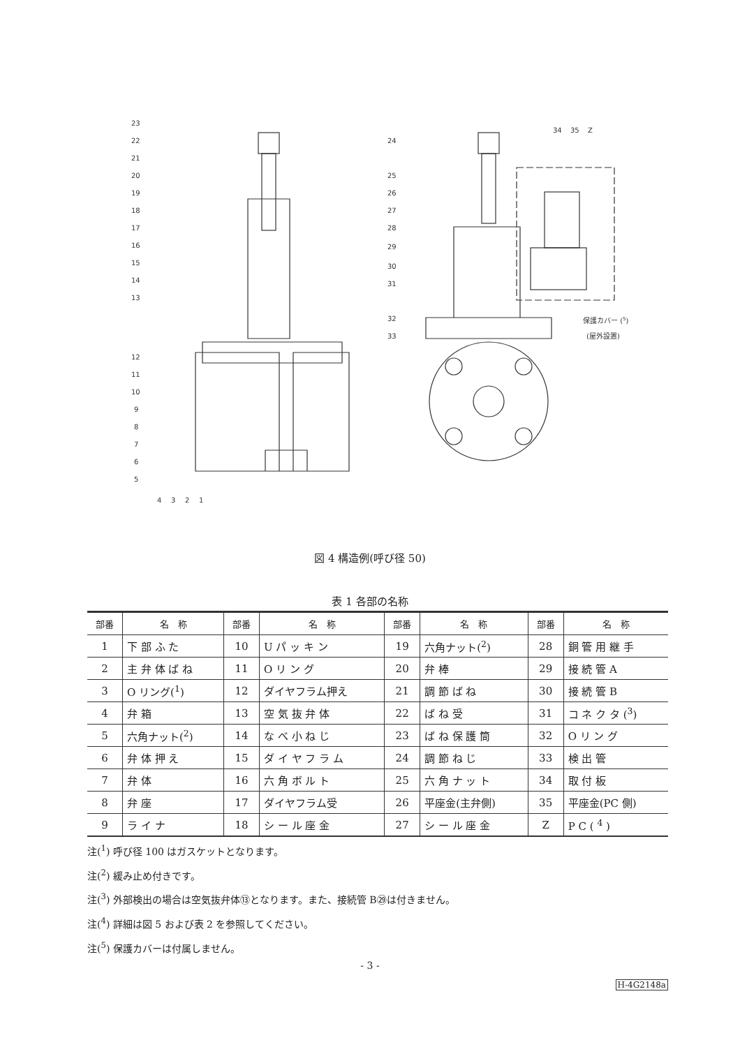23
22
21
20
19
18
17
16
15
14
13
12
11
10
9
8
7
6
5
4
3
2
1
24
25
26
27
28
29
30
31
32
33
34
35
Z
保護カバー (5)
(屋外設置)
図 4 構造例(呼び径 50)
表 1 各部の名称
| 部番 | 名 称 | 部番 | 名 称 | 部番 | 名 称 | 部番 | 名 称 |
| --- | --- | --- | --- | --- | --- | --- | --- |
| 1 | 下 部 ふ た | 10 | U パ ッ キ ン | 19 | 六角ナット(<sup>2</sup>) | 28 | 銅 管 用 継 手 |
| 2 | 主 弁 体 ば ね | 11 | O リ ン グ | 20 | 弁 棒 | 29 | 接 続 管 A |
| 3 | O リング(<sup>1</sup>) | 12 | ダイヤフラム押え | 21 | 調 節 ば ね | 30 | 接 続 管 B |
| 4 | 弁 箱 | 13 | 空 気 抜 弁 体 | 22 | ば ね 受 | 31 | コ ネ ク タ (<sup>3</sup>) |
| 5 | 六角ナット(<sup>2</sup>) | 14 | な べ 小 ね じ | 23 | ば ね 保 護 筒 | 32 | O リ ン グ |
| 6 | 弁 体 押 え | 15 | ダ イ ヤ フ ラ ム | 24 | 調 節 ね じ | 33 | 検 出 管 |
| 7 | 弁 体 | 16 | 六 角 ボ ル ト | 25 | 六 角 ナ ッ ト | 34 | 取 付 板 |
| 8 | 弁 座 | 17 | ダイヤフラム受 | 26 | 平座金(主弁側) | 35 | 平座金(PC 側) |
| 9 | ラ イ ナ | 18 | シ ー ル 座 金 | 27 | シ ー ル 座 金 | Z | P C ( <sup>4</sup> ) |
注(<sup>1</sup>) 呼び径 100 はガスケットとなります。
注(<sup>2</sup>) 緩み止め付きです。
注(<sup>3</sup>) 外部検出の場合は空気抜弁体⑬となります。また、接続管 B㉙は付きません。
注(<sup>4</sup>) 詳細は図 5 および表 2 を参照してください。
注(<sup>5</sup>) 保護カバーは付属しません。
- 3 -
H-4G2148a